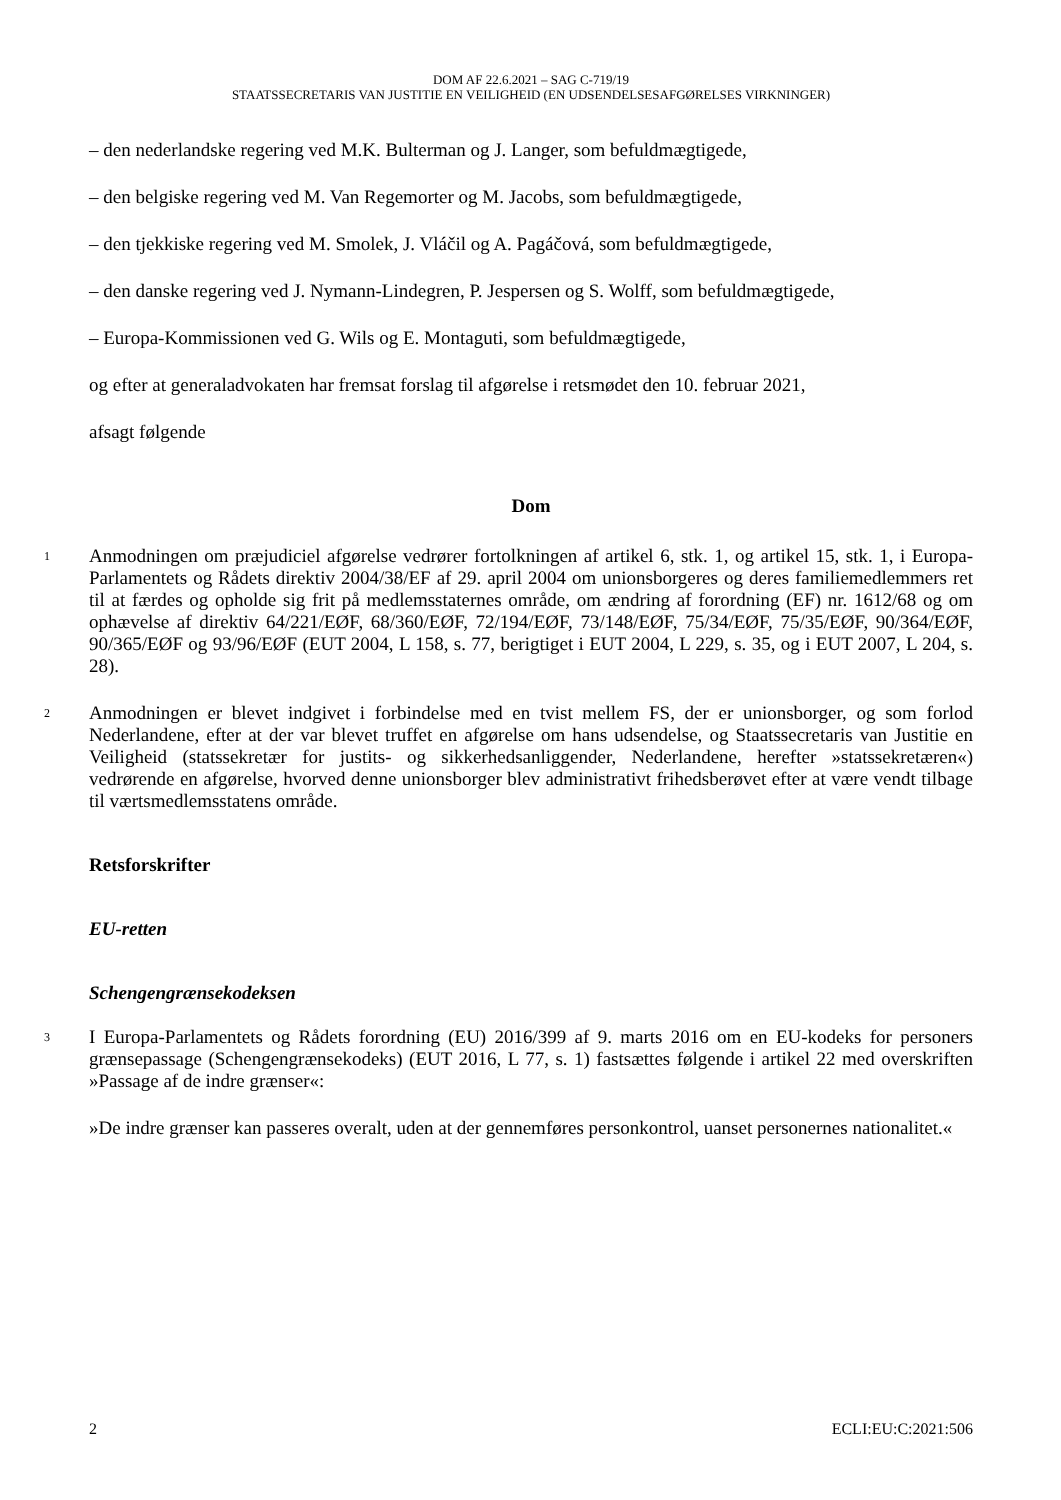DOM AF 22.6.2021 – SAG C-719/19
STAATSSECRETARIS VAN JUSTITIE EN VEILIGHEID (EN UDSENDELSESAFGØRELSES VIRKNINGER)
– den nederlandske regering ved M.K. Bulterman og J. Langer, som befuldmægtigede,
– den belgiske regering ved M. Van Regemorter og M. Jacobs, som befuldmægtigede,
– den tjekkiske regering ved M. Smolek, J. Vláčil og A. Pagáčová, som befuldmægtigede,
– den danske regering ved J. Nymann-Lindegren, P. Jespersen og S. Wolff, som befuldmægtigede,
– Europa-Kommissionen ved G. Wils og E. Montaguti, som befuldmægtigede,
og efter at generaladvokaten har fremsat forslag til afgørelse i retsmødet den 10. februar 2021,
afsagt følgende
Dom
1 Anmodningen om præjudiciel afgørelse vedrører fortolkningen af artikel 6, stk. 1, og artikel 15, stk. 1, i Europa-Parlamentets og Rådets direktiv 2004/38/EF af 29. april 2004 om unionsborgeres og deres familiemedlemmers ret til at færdes og opholde sig frit på medlemsstaternes område, om ændring af forordning (EF) nr. 1612/68 og om ophævelse af direktiv 64/221/EØF, 68/360/EØF, 72/194/EØF, 73/148/EØF, 75/34/EØF, 75/35/EØF, 90/364/EØF, 90/365/EØF og 93/96/EØF (EUT 2004, L 158, s. 77, berigtiget i EUT 2004, L 229, s. 35, og i EUT 2007, L 204, s. 28).
2 Anmodningen er blevet indgivet i forbindelse med en tvist mellem FS, der er unionsborger, og som forlod Nederlandene, efter at der var blevet truffet en afgørelse om hans udsendelse, og Staatssecretaris van Justitie en Veiligheid (statssekretær for justits- og sikkerhedsanliggender, Nederlandene, herefter »statssekretæren«) vedrørende en afgørelse, hvorved denne unionsborger blev administrativt frihedsberøvet efter at være vendt tilbage til værtsmedlemsstatens område.
Retsforskrifter
EU-retten
Schengengrænsekodeksen
3 I Europa-Parlamentets og Rådets forordning (EU) 2016/399 af 9. marts 2016 om en EU-kodeks for personers grænsepassage (Schengengrænsekodeks) (EUT 2016, L 77, s. 1) fastsættes følgende i artikel 22 med overskriften »Passage af de indre grænser«:
»De indre grænser kan passeres overalt, uden at der gennemføres personkontrol, uanset personernes nationalitet.«
2 ECLI:EU:C:2021:506